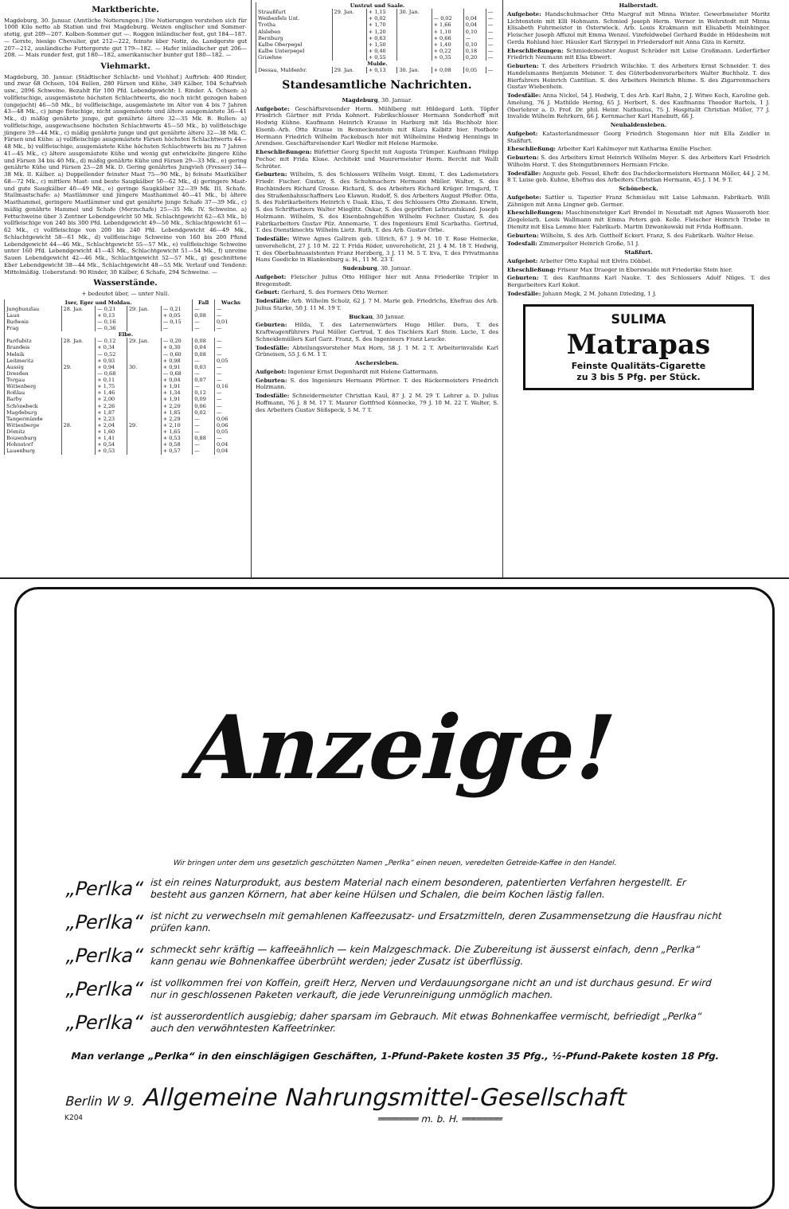Marktberichte.
Magdeburg, 30. Januar. (Amtliche Notierungen.) Die Notierungen verstehen sich für 1000 Kilo netto ab Station und frei Magdeburg. Weizen englischer und Sommer- stetig, gut 209—207. Kolben-Sommer gut —. Roggen inländischer fest, gut 184—187. — Gerste, hiesige Chevalier, gut 212—222, feinste über Notiz, do. Landgerste gut 207—212, ausländische Futtergerste gut 179—182. — Hafer inländischer gut 206—208. — Mais runder fest, gut 180—182, amerikanischer bunter gut 180—182. —
Viehmarkt.
Magdeburg, 30. Januar. (Städtischer Schlacht- und Viehhof.) Auftrieb: 400 Rinder, und zwar 68 Ochsen, 104 Bullen, 280 Färsen und Kühe, 349 Kälber, 104 Schafvieh usw., 2096 Schweine. Bezahlt für 100 Pfd. Lebendgewicht: I. Rinder. A. Ochsen: a) vollfleischige, ausgemästete höchsten Schlachtwerts, die noch nicht gezogen haben (ungejocht) 46—50 Mk., b) vollfleischige, ausgemästete im Alter von 4 bis 7 Jahren 43—48 Mk., c) junge fleischige, nicht ausgemästete und ältere ausgemästete 36—41 Mk., d) mäßig genährte junge, gut genährte ältere 32—35 Mk. B. Bullen: a) vollfleischige, ausgewachsene höchsten Schlachtwerts 45—50 Mk., b) vollfleischige jüngere 39—44 Mk., c) mäßig genährte junge und gut genährte ältere 32—38 Mk. C. Färsen und Kühe: a) vollfleischige ausgemästete Färsen höchsten Schlachtwerts 44—48 Mk., b) vollfleischige, ausgemästete Kühe höchsten Schlachtwerts bis zu 7 Jahren 41—45 Mk., c) ältere ausgemästete Kühe und wenig gut entwickelte jüngere Kühe und Färsen 34 bis 40 Mk., d) mäßig genährte Kühe und Färsen 29—33 Mk., e) gering genährte Kühe und Färsen 23—28 Mk. D. Gering genährtes Jungvieh (Fresser) 34—38 Mk. II. Kälber. a) Doppellender feinster Mast 75—90 Mk., b) feinste Mastkälber 68—72 Mk., c) mittlere Mast- und beste Saugkälber 50—62 Mk., d) geringere Mast- und gute Saugkälber 40—49 Mk., e) geringe Saugkälber 32—39 Mk. III. Schafe. Stallmastschafe: a) Mastlämmer und jüngere Masthammel 40—41 Mk., b) ältere Masthammel, geringere Mastlämmer und gut genährte junge Schafe 37—39 Mk., c) mäßig genährte Hammel und Schafe (Merzschafe) 25—35 Mk. IV. Schweine. a) Fettschweine über 3 Zentner Lebendgewicht 50 Mk. Schlachtgewicht 62—63 Mk., b) vollfleischige von 240 bis 300 Pfd. Lebendgewicht 49—50 Mk., Schlachtgewicht 61—62 Mk., c) vollfleischige von 200 bis 240 Pfd. Lebendgewicht 46—49 Mk., Schlachtgewicht 58—61 Mk., d) vollfleischige Schweine von 160 bis 200 Pfund Lebendgewicht 44—46 Mk., Schlachtgewicht 55—57 Mk., e) vollfleischige Schweine unter 160 Pfd. Lebendgewicht 41—43 Mk., Schlachtgewicht 51—54 Mk., f) unreine Sauen Lebendgewicht 42—46 Mk., Schlachtgewicht 52—57 Mk., g) geschnittene Eber Lebendgewicht 38—44 Mk., Schlachtgewicht 48—55 Mk. Verlauf und Tendenz: Mittelmäßig. Ueberstand: 90 Rinder, 30 Kälber, 6 Schafe, 294 Schweine. —
Wasserstände.
+ bedeutet über, — unter Null.
| Iser, Eger und Moldau. | | | | | Fall | Wuchs |
| --- | --- | --- | --- | --- | --- | --- |
| Jungbunzlau | 28. Jan. | — 0,21 | 29. Jan. | — 0,21 | — | — |
| Laun | | + 0,13 | | + 0,05 | 0,08 | — |
| Budweis | | — 0,16 | | — 0,15 | — | 0,01 |
| Prag | | — 0,36 | | — | — | — |
| Elbe. | | | | | | |
| Pardubitz | 28. Jan. | — 0,12 | 29. Jan. | — 0,20 | 0,08 | — |
| Brandeis | | + 0,34 | | + 0,30 | 0,04 | — |
| Melnik | | — 0,52 | | — 0,60 | 0,08 | — |
| Leitmeritz | | + 0,93 | | + 0,98 | — | 0,05 |
| Aussig | 29. | + 0,94 | 30. | + 0,91 | 0,03 | — |
| Dresden | | — 0,68 | | — 0,68 | — | — |
| Torgau | | + 0,11 | | + 0,04 | 0,07 | — |
| Wittenberg | | + 1,75 | | + 1,91 | — | 0,16 |
| Roßlau | | + 1,46 | | + 1,34 | 0,12 | — |
| Barby | | + 2,00 | | + 1,91 | 0,09 | — |
| Schönebeck | | + 2,26 | | + 2,20 | 0,06 | — |
| Magdeburg | | + 1,87 | | + 1,85 | 0,02 | — |
| Tangermünde | | + 2,23 | | + 2,29 | — | 0,06 |
| Wittenberge | 28. | + 2,04 | 29. | + 2,10 | — | 0,06 |
| Dömitz | | + 1,60 | | + 1,65 | — | 0,05 |
| Boizenburg | | + 1,41 | | + 0,53 | 0,88 | — |
| Hohnstorf | | + 0,54 | | + 0,58 | — | 0,04 |
| Lauenburg | | + 0,53 | | + 0,57 | — | 0,04 |
| Unstrut und Saale. | | | | | | |
| --- | --- | --- | --- | --- | --- | --- |
| Straußfurt | 29. Jan. | + 1,15 | 30. Jan. | | | — |
| Weißenfels Unt. | | + 0,02 | | — 0,02 | 0,04 | — |
| Trotha | | + 1,70 | | + 1,66 | 0,04 | — |
| Alsleben | | + 1,20 | | + 1,10 | 0,10 | — |
| Bernburg | | + 0,63 | | + 0,66 | — | — |
| Kalbe Oberpegel | | + 1,50 | | + 1,40 | 0,10 | — |
| Kalbe Unterpegel | | + 0,40 | | + 0,22 | 0,18 | — |
| Grizehne | | + 0,55 | | + 0,35 | 0,20 | — |
| Mulde. | | | | | | |
| Dessau, Muldenbr. | 29. Jan. | + 0,13 | 30. Jan. | + 0,08 | 0,05 | — |
Standesamtliche Nachrichten.
Magdeburg, 30. Januar.
Aufgebote: Geschäftsreisender Herm. Mühlberg mit Hildegard Loth. Töpfer Friedrich Gärtner mit Frida Kohnert. Fabrikschlosser Hermann Sonderhoff mit Hedwig Kühne. Kaufmann Heinrich Krause in Harburg mit Ida Buchholz hier. Eisenb.-Arb. Otto Krause in Benneckenstein mit Klara Kalbitz hier. Postbote Hermann Friedrich Wilhelm Packebusch hier mit Wilhelmine Hedwig Hennings in Arendsee. Geschäftsreisender Karl Wedler mit Helene Harmeke.
Eheschließungen: Büfettier Georg Specht mit Augusta Trümper. Kaufmann Philipp Pechoc mit Frida Klose. Architekt und Maurermeister Herm. Bercht mit Walli Schröter.
Geburten: Wilhelm, S. des Schlossers Wilhelm Voigt. Emmi, T. des Lademeisters Friedr. Fischer. Gustav, S. des Schuhmachers Hermann Müller. Walter, S. des Buchbinders Richard Grosse. Richard, S. des Arbeiters Richard Krüger. Irmgard, T. des Straßenbahnschaffners Leo Klawon. Rudolf, S. des Arbeiters August Pfeifer. Otto, S. des Fabrikarbeiters Heinrich v. Daak. Elsa, T. des Schlossers Otto Ziemann. Erwin, S. des Schriftsetzers Walter Mieglitz. Oskar, S. des geprüften Lehramtskand. Joseph Holzmann. Wilhelm, S. des Eisenbahngehilfen Wilhelm Fechner. Gustav, S. des Fabrikarbeiters Gustav Pilz. Annemarie, T. des Ingenieurs Emil Scarbatha. Gertrud, T. des Dienstknechts Wilhelm Lietz. Ruth, T. des Arb. Gustav Orbe.
Todesfälle: Witwe Agnes Gallrein geb. Ullrich, 67 J. 9 M. 10 T. Rose Heinecke, unverehelicht, 27 J. 10 M. 22 T. Frida Röder, unverehelicht, 21 J. 4 M. 18 T. Hedwig, T. des Oberbahnassistenten Franz Herzberg, 3 J. 11 M. 5 T. Eva, T. des Privatmanns Hans Goedicke in Blankenburg a. H., 11 M. 23 T.
Sudenburg, 30. Januar.
Aufgebot: Fleischer Julius Otto Hilliger hier mit Anna Friederike Tripler in Bregenstedt.
Geburt: Gerhard, S. des Formers Otto Werner.
Todesfälle: Arb. Wilhelm Scholz, 62 J. 7 M. Marie geb. Friedrichs, Ehefrau des Arb. Julius Starke, 50 J. 11 M. 19 T.
Buckau, 30 Januar.
Geburten: Hilda, T. des Laternenwärters Hugo Hiller. Dora, T. des Kraftwagenführers Paul Möller. Gertrud, T. des Tischlers Karl Stein. Lucie, T. des Schneidemüllers Karl Garz. Franz, S. des Ingenieurs Franz Leucke.
Todesfälle: Abteilungsvorsteher Max Horn, 58 J. 1 M. 2 T. Arbeiterinvalide Karl Grüneisen, 55 J. 6 M. 1 T.
Aschersleben.
Aufgebot: Ingenieur Ernst Degenhardt mit Helene Gattermann.
Geburten: S. des Ingenieurs Hermann Pförtner. T. des Bäckermeisters Friedrich Holzmann.
Todesfälle: Schneidermeister Christian Kaul, 87 J. 2 M. 29 T. Lehrer a. D. Julius Hoffmann, 76 J. 8 M. 17 T. Maurer Gottfried Könnecke, 79 J. 10 M. 22 T. Walter, S. des Arbeiters Gustav Süßspeck, 5 M. 7 T.
Halberstadt.
Aufgebote: Handschuhmacher Otto Margraf mit Minna Winter. Gewerbmeister Moritz Lichtenstein mit Elli Hohmann. Schmied Joseph Herm. Werner in Wehrstedt mit Minna Elisabeth Fuhrmeister in Osterwieck. Arb. Louis Krakmann mit Elisabeth Meinhinger. Fleischer Joseph Affszol mit Emma Wenzel. Vizefeldwebel Gerhard Budde in Hildesheim mit Gerda Rohland hier. Häusler Karl Skrzypel in Friedersdorf mit Anna Giza in Kornitz.
Eheschließungen: Schmiedemeister August Schröder mit Luise Großmann. Lederfärber Friedrich Neumann mit Elsa Ebwert.
Geburten: T. des Arbeiters Friedrich Wilschke. T. des Arbeiters Ernst Schneider. T. des Handelsmanns Benjamin Meisner. T. des Güterbodenvorarbeiters Walter Buchholz. T. des Bierfahrers Heinrich Cantilian. S. des Arbeiters Heinrich Blume. S. des Zigarrenmachers Gustav Wiebenhein.
Todesfälle: Anna Nickel, 54 J. Hedwig, T. des Arb. Karl Bahn, 2 J. Witwe Koch, Karoline geb. Amelung, 76 J. Mathilde Hering, 65 J. Herbert, S. des Kaufmanns Theodor Bartels, 1 J. Oberlehrer a. D. Prof. Dr. phil. Heinr. Nathusius, 75 J. Hospitalit Christian Müller, 77 J. Invalide Wilhelm Rehrkorn, 66 J. Kernmacher Karl Hanebutt, 66 J.
Neuhaldensleben.
Aufgebot: Katasterlandmesser Georg Friedrich Stegemann hier mit Ella Zeidler in Staßfurt.
Eheschließung: Arbeiter Karl Kahlmeyer mit Katharina Emilie Fischer.
Geburten: S. des Arbeiters Ernst Heinrich Wilhelm Meyer. S. des Arbeiters Karl Friedrich Wilhelm Horst. T. des Steingutbrenners Hermann Fricke.
Todesfälle: Auguste geb. Fessel, Ehefr. des Dachdeckermeisters Hermann Möller, 44 J. 2 M. 8 T. Luise geb. Kuhne, Ehefrau des Arbeiters Christian Hermann, 45 J. 1 M. 9 T.
Schönebeck.
Aufgebote: Sattler u. Tapezier Franz Schmielau mit Luise Lohmann. Fabrikarb. Willi Zähnigen mit Anna Lingner geb. Germer.
Eheschließungen: Maschinensteiger Karl Brendel in Neustadt mit Agnes Wasseroth hier. Ziegeleiarb. Louis Wallmann mit Emma Peters geb. Kelle. Fleischer Heinrich Triebe in Diemitz mit Elsa Lemme hier. Fabrikarb. Martin Dzwonkowski mit Frida Hoffmann.
Geburten: Wilhelm, S. des Arb. Gotthelf Eckert. Franz, S. des Fabrikarb. Walter Heise.
Todesfall: Zimmerpolier Heinrich Große, 51 J.
Staßfurt.
Aufgebot: Arbeiter Otto Kuphal mit Elvira Döbbel.
Eheschließung: Friseur Max Draeger in Eberswalde mit Friederike Stein hier.
Geburten: T. des Kaufmanns Karl Nauke. T. des Schlossers Adolf Nilges. T. des Bergarbeiters Karl Kokot.
Todesfälle: Johann Mogk, 2 M. Johann Dziedzig, 1 J.
SULIMA
Matrapas
Feinste Qualitäts-Cigarette
zu 3 bis 5 Pfg. per Stück.
Anzeige!
Wir bringen unter dem uns gesetzlich geschützten Namen „Perlka“ einen neuen, veredelten Getreide-Kaffee in den Handel.
„Perlka“ist ein reines Naturprodukt, aus bestem Material nach einem besonderen, patentierten Verfahren hergestellt. Er besteht aus ganzen Körnern, hat aber keine Hülsen und Schalen, die beim Kochen lästig fallen.
„Perlka“ist nicht zu verwechseln mit gemahlenen Kaffeezusatz- und Ersatzmitteln, deren Zusammensetzung die Hausfrau nicht prüfen kann.
„Perlka“schmeckt sehr kräftig — kaffeeähnlich — kein Malzgeschmack. Die Zubereitung ist äusserst einfach, denn „Perlka“ kann genau wie Bohnenkaffee überbrüht werden; jeder Zusatz ist überflüssig.
„Perlka“ist vollkommen frei von Koffein, greift Herz, Nerven und Verdauungsorgane nicht an und ist durchaus gesund. Er wird nur in geschlossenen Paketen verkauft, die jede Verunreinigung unmöglich machen.
„Perlka“ist ausserordentlich ausgiebig; daher sparsam im Gebrauch. Mit etwas Bohnenkaffee vermischt, befriedigt „Perlka“ auch den verwöhntesten Kaffeetrinker.
Man verlange „Perlka“ in den einschlägigen Geschäften, 1-Pfund-Pakete kosten 35 Pfg., ½-Pfund-Pakete kosten 18 Pfg.
Berlin W 9. Allgemeine Nahrungsmittel-Gesellschaft
K204 ═══════ m. b. H. ═══════